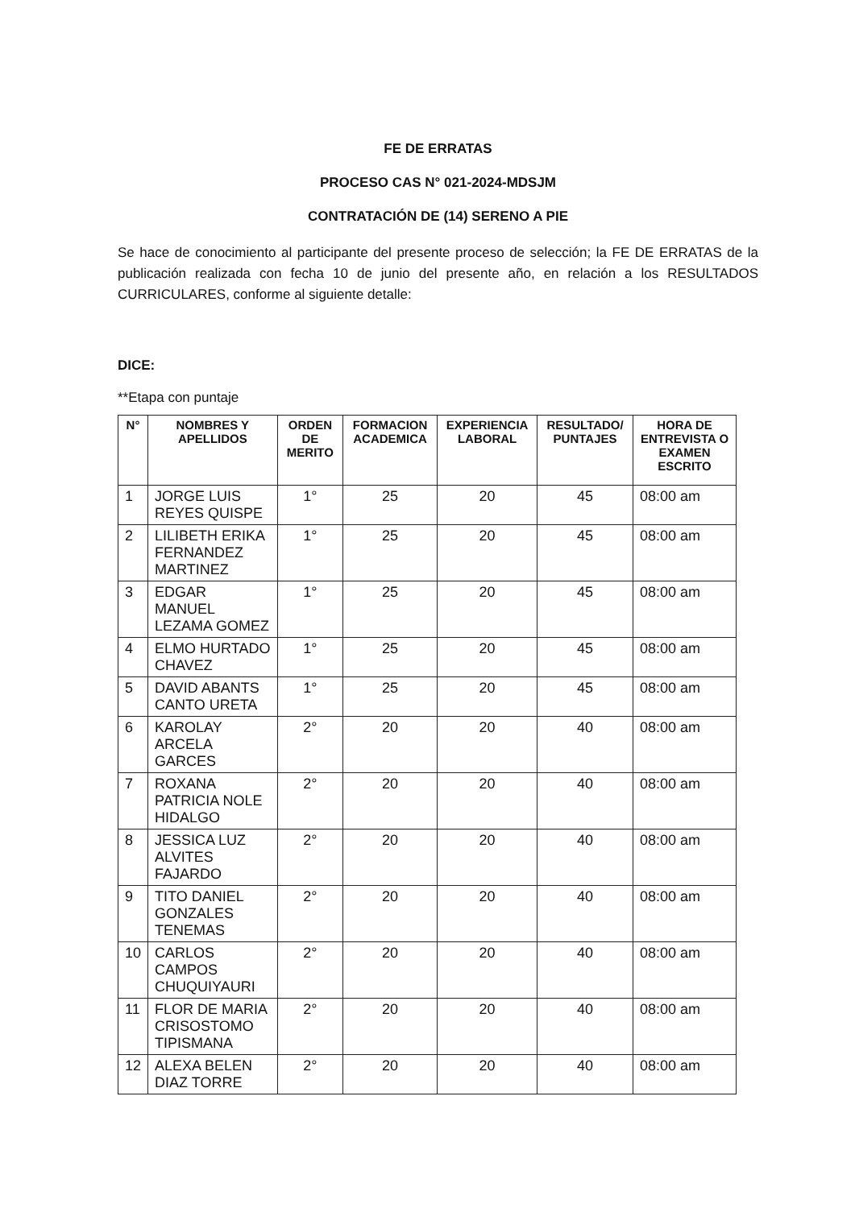FE DE ERRATAS
PROCESO CAS N° 021-2024-MDSJM
CONTRATACIÓN DE (14) SERENO A PIE
Se hace de conocimiento al participante del presente proceso de selección; la FE DE ERRATAS de la publicación realizada con fecha 10 de junio del presente año, en relación a los RESULTADOS CURRICULARES, conforme al siguiente detalle:
DICE:
**Etapa con puntaje
| N° | NOMBRES Y APELLIDOS | ORDEN DE MERITO | FORMACION ACADEMICA | EXPERIENCIA LABORAL | RESULTADO/ PUNTAJES | HORA DE ENTREVISTA O EXAMEN ESCRITO |
| --- | --- | --- | --- | --- | --- | --- |
| 1 | JORGE LUIS REYES QUISPE | 1° | 25 | 20 | 45 | 08:00 am |
| 2 | LILIBETH ERIKA FERNANDEZ MARTINEZ | 1° | 25 | 20 | 45 | 08:00 am |
| 3 | EDGAR MANUEL LEZAMA GOMEZ | 1° | 25 | 20 | 45 | 08:00 am |
| 4 | ELMO HURTADO CHAVEZ | 1° | 25 | 20 | 45 | 08:00 am |
| 5 | DAVID ABANTS CANTO URETA | 1° | 25 | 20 | 45 | 08:00 am |
| 6 | KAROLAY ARCELA GARCES | 2° | 20 | 20 | 40 | 08:00 am |
| 7 | ROXANA PATRICIA NOLE HIDALGO | 2° | 20 | 20 | 40 | 08:00 am |
| 8 | JESSICA LUZ ALVITES FAJARDO | 2° | 20 | 20 | 40 | 08:00 am |
| 9 | TITO DANIEL GONZALES TENEMAS | 2° | 20 | 20 | 40 | 08:00 am |
| 10 | CARLOS CAMPOS CHUQUIYAURI | 2° | 20 | 20 | 40 | 08:00 am |
| 11 | FLOR DE MARIA CRISOSTOMO TIPISMANA | 2° | 20 | 20 | 40 | 08:00 am |
| 12 | ALEXA BELEN DIAZ TORRE | 2° | 20 | 20 | 40 | 08:00 am |